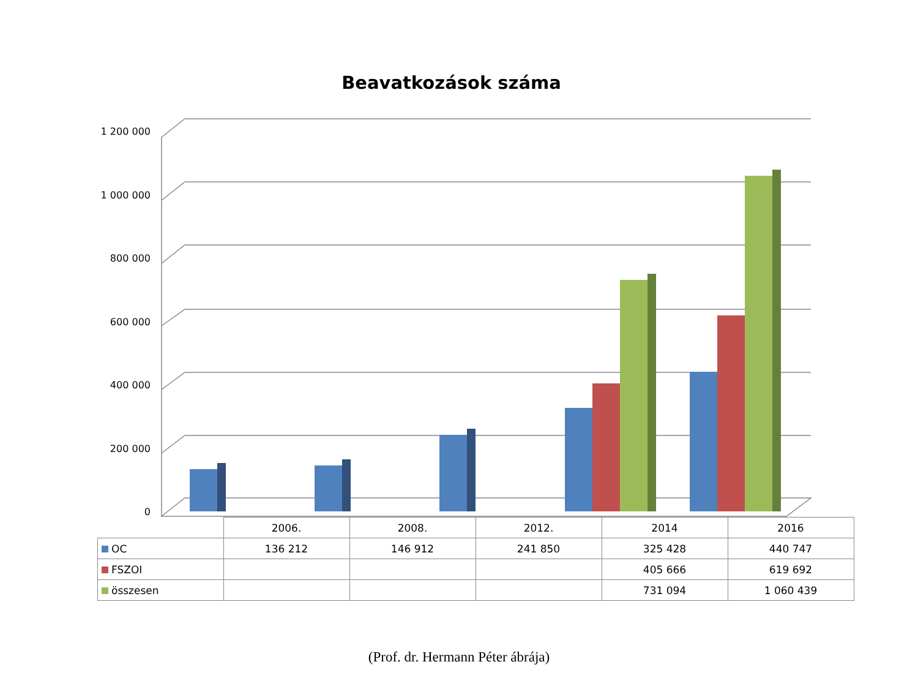Beavatkozások száma
1 200 000
1 000 000
800 000
600 000
400 000
200 000
0
| | 2006. | 2008. | 2012. | 2014 | 2016 |
| OC | 136 212 | 146 912 | 241 850 | 325 428 | 440 747 |
| FSZOI | | | | 405 666 | 619 692 |
| összesen | | | | 731 094 | 1 060 439 |
(Prof. dr. Hermann Péter ábrája)